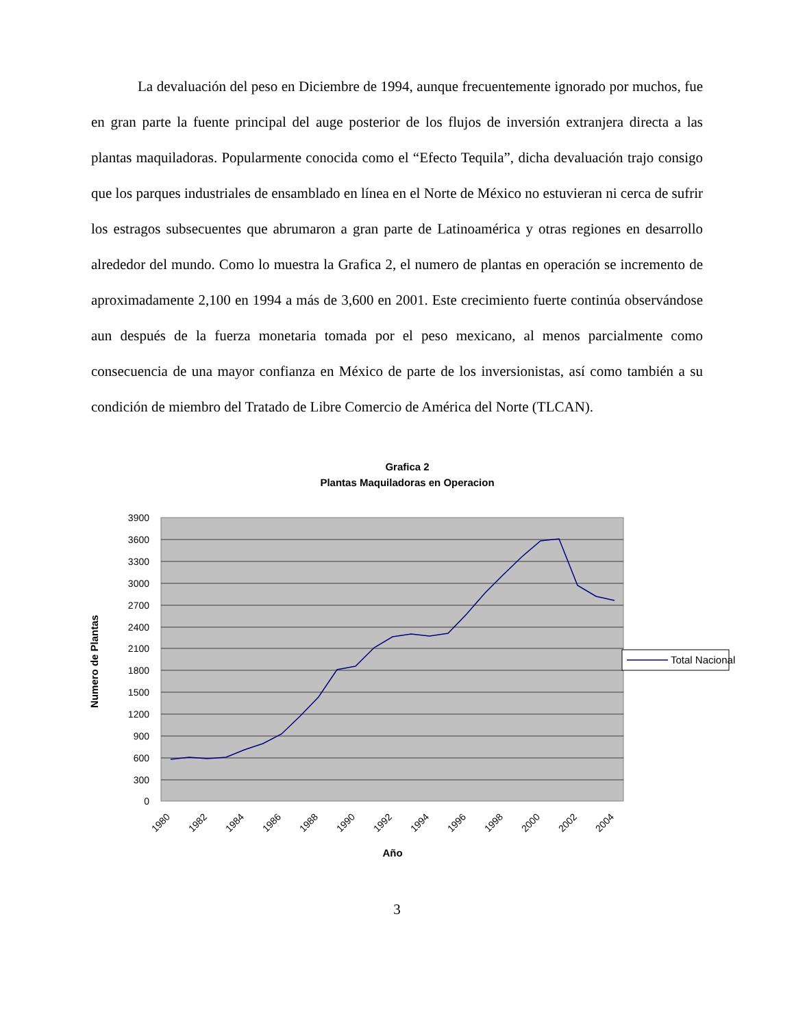La devaluación del peso en Diciembre de 1994, aunque frecuentemente ignorado por muchos, fue en gran parte la fuente principal del auge posterior de los flujos de inversión extranjera directa a las plantas maquiladoras. Popularmente conocida como el “Efecto Tequila”, dicha devaluación trajo consigo que los parques industriales de ensamblado en línea en el Norte de México no estuvieran ni cerca de sufrir los estragos subsecuentes que abrumaron a gran parte de Latinoamérica y otras regiones en desarrollo alrededor del mundo. Como lo muestra la Grafica 2, el numero de plantas en operación se incremento de aproximadamente 2,100 en 1994 a más de 3,600 en 2001. Este crecimiento fuerte continúa observándose aun después de la fuerza monetaria tomada por el peso mexicano, al menos parcialmente como consecuencia de una mayor confianza en México de parte de los inversionistas, así como también a su condición de miembro del Tratado de Libre Comercio de América del Norte (TLCAN).
Grafica 2
Plantas Maquiladoras en Operacion
3900
3600
3300
3000
2700
2400
2100
1800
1500
1200
900
600
300
0
Numero de Plantas
1980
1982
1984
1986
1988
1990
1992
1994
1996
1998
2000
2002
2004
Año
Total Nacional
3